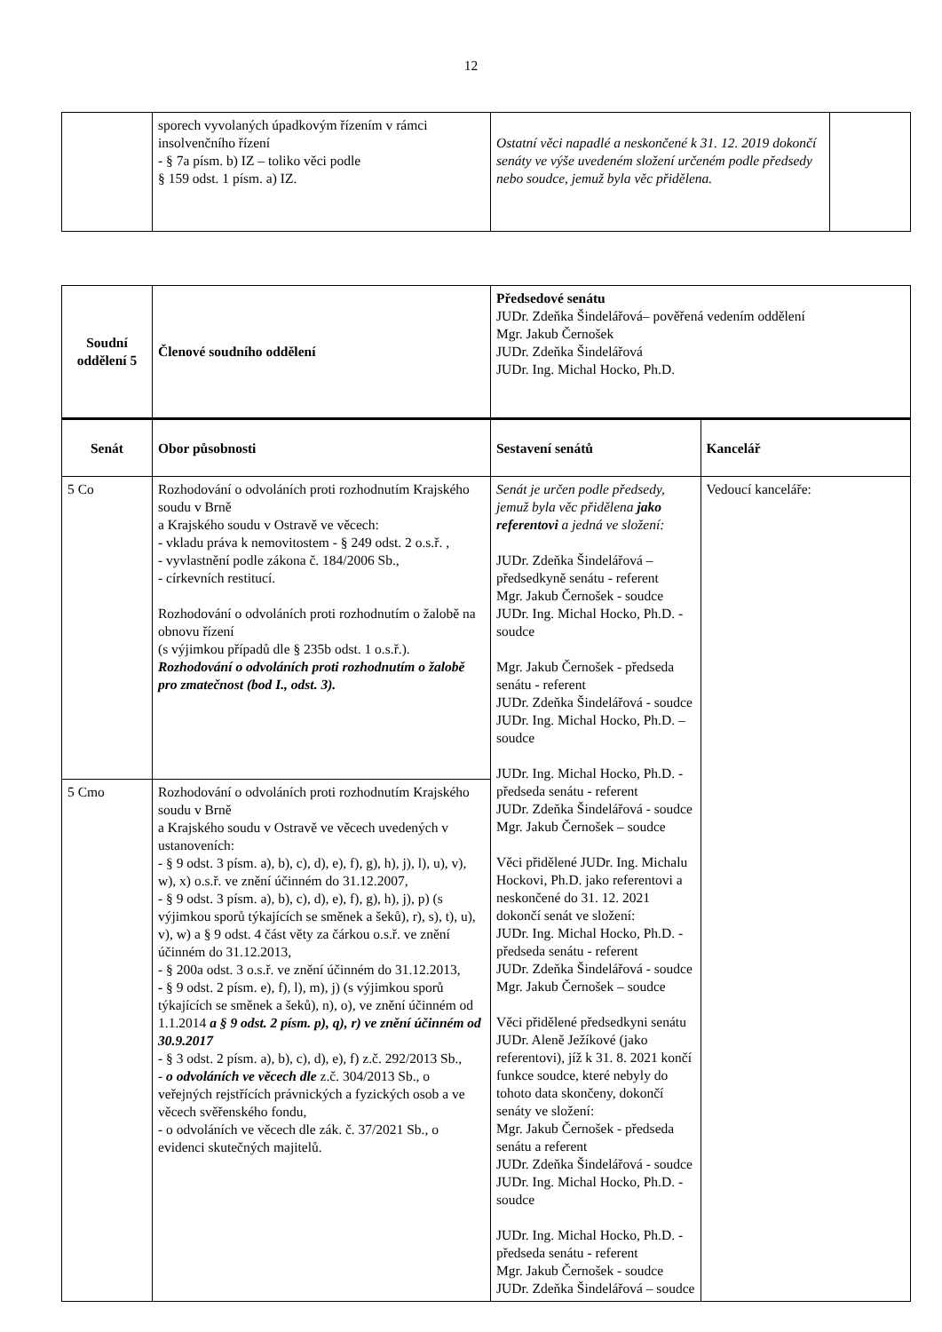12
| | sporech vyvolaných úpadkovým řízením v rámci insolvenčního řízení - § 7a písm. b) IZ – toliko věci podle § 159 odst. 1 písm. a) IZ. | Ostatní věci napadlé a neskončené k 31. 12. 2019 dokončí senáty ve výše uvedeném složení určeném podle předsedy nebo soudce, jemuž byla věc přidělena. | |
| Soudní oddělení 5 | Členové soudního oddělení | Předsedové senátu JUDr. Zdeňka Šindelářová– pověřená vedením oddělení Mgr. Jakub Černošek JUDr. Zdeňka Šindelářová JUDr. Ing. Michal Hocko, Ph.D. | |
| Senát | Obor působnosti | Sestavení senátů | Kancelář |
| 5 Co | Rozhodování o odvoláních proti rozhodnutím Krajského soudu v Brně a Krajského soudu v Ostravě ve věcech: - vkladu práva k nemovitostem - § 249 odst. 2 o.s.ř. , - vyvlastnění podle zákona č. 184/2006 Sb., - církevních restitucí. Rozhodování o odvoláních proti rozhodnutím o žalobě na obnovu řízení (s výjimkou případů dle § 235b odst. 1 o.s.ř.). Rozhodování o odvoláních proti rozhodnutím o žalobě pro zmatečnost (bod I., odst. 3). | Senát je určen podle předsedy, jemuž byla věc přidělena jako referentovi a jedná ve složení: JUDr. Zdeňka Šindelářová – předsedkyně senátu - referent Mgr. Jakub Černošek - soudce JUDr. Ing. Michal Hocko, Ph.D. - soudce Mgr. Jakub Černošek - předseda senátu - referent JUDr. Zdeňka Šindelářová - soudce JUDr. Ing. Michal Hocko, Ph.D. – soudce JUDr. Ing. Michal Hocko, Ph.D. - předseda senátu - referent JUDr. Zdeňka Šindelářová - soudce Mgr. Jakub Černošek – soudce Věci přidělené JUDr. Ing. Michalu Hockovi, Ph.D. jako referentovi a neskončené do 31. 12. 2021 dokončí senát ve složení: JUDr. Ing. Michal Hocko, Ph.D. - předseda senátu - referent JUDr. Zdeňka Šindelářová - soudce Mgr. Jakub Černošek – soudce Věci přidělené předsedkyni senátu JUDr. Aleně Ježíkové (jako referentovi), jíž k 31. 8. 2021 končí funkce soudce, které nebyly do tohoto data skončeny, dokončí senáty ve složení: Mgr. Jakub Černošek - předseda senátu a referent JUDr. Zdeňka Šindelářová - soudce JUDr. Ing. Michal Hocko, Ph.D. - soudce JUDr. Ing. Michal Hocko, Ph.D. - předseda senátu - referent Mgr. Jakub Černošek - soudce JUDr. Zdeňka Šindelářová – soudce | Vedoucí kanceláře: |
| 5 Cmo | Rozhodování o odvoláních proti rozhodnutím Krajského soudu v Brně a Krajského soudu v Ostravě ve věcech uvedených v ustanoveních: - § 9 odst. 3 písm. a), b), c), d), e), f), g), h), j), l), u), v), w), x) o.s.ř. ve znění účinném do 31.12.2007, - § 9 odst. 3 písm. a), b), c), d), e), f), g), h), j), p) (s výjimkou sporů týkajících se směnek a šeků), r), s), t), u), v), w) a § 9 odst. 4 část věty za čárkou o.s.ř. ve znění účinném do 31.12.2013, - § 200a odst. 3 o.s.ř. ve znění účinném do 31.12.2013, - § 9 odst. 2 písm. e), f), l), m), j) (s výjimkou sporů týkajících se směnek a šeků), n), o), ve znění účinném od 1.1.2014 a § 9 odst. 2 písm. p), q), r) ve znění účinném od 30.9.2017 - § 3 odst. 2 písm. a), b), c), d), e), f) z.č. 292/2013 Sb., - o odvoláních ve věcech dle z.č. 304/2013 Sb., o veřejných rejstřících právnických a fyzických osob a ve věcech svěřenského fondu, - o odvoláních ve věcech dle zák. č. 37/2021 Sb., o evidenci skutečných majitelů. | | |